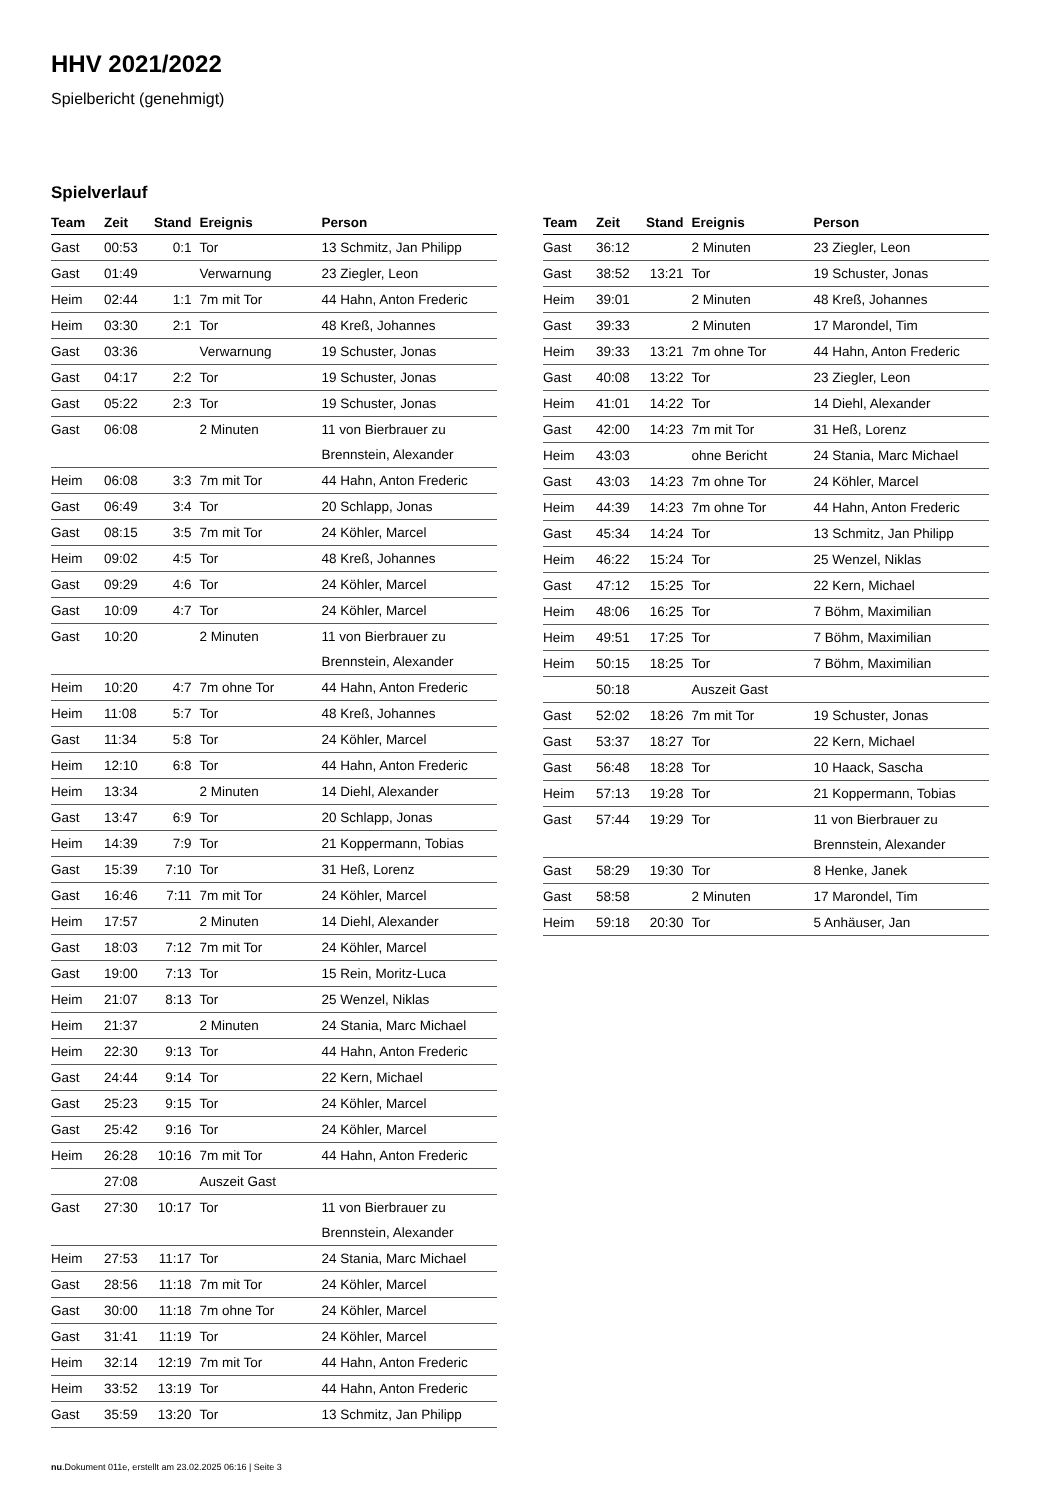HHV 2021/2022
Spielbericht (genehmigt)
Spielverlauf
| Team | Zeit | Stand | Ereignis | Person |
| --- | --- | --- | --- | --- |
| Gast | 00:53 | 0:1 | Tor | 13 Schmitz, Jan Philipp |
| Gast | 01:49 | | Verwarnung | 23 Ziegler, Leon |
| Heim | 02:44 | 1:1 | 7m mit Tor | 44 Hahn, Anton Frederic |
| Heim | 03:30 | 2:1 | Tor | 48 Kreß, Johannes |
| Gast | 03:36 | | Verwarnung | 19 Schuster, Jonas |
| Gast | 04:17 | 2:2 | Tor | 19 Schuster, Jonas |
| Gast | 05:22 | 2:3 | Tor | 19 Schuster, Jonas |
| Gast | 06:08 | | 2 Minuten | 11 von Bierbrauer zu Brennstein, Alexander |
| Heim | 06:08 | 3:3 | 7m mit Tor | 44 Hahn, Anton Frederic |
| Gast | 06:49 | 3:4 | Tor | 20 Schlapp, Jonas |
| Gast | 08:15 | 3:5 | 7m mit Tor | 24 Köhler, Marcel |
| Heim | 09:02 | 4:5 | Tor | 48 Kreß, Johannes |
| Gast | 09:29 | 4:6 | Tor | 24 Köhler, Marcel |
| Gast | 10:09 | 4:7 | Tor | 24 Köhler, Marcel |
| Gast | 10:20 | | 2 Minuten | 11 von Bierbrauer zu Brennstein, Alexander |
| Heim | 10:20 | 4:7 | 7m ohne Tor | 44 Hahn, Anton Frederic |
| Heim | 11:08 | 5:7 | Tor | 48 Kreß, Johannes |
| Gast | 11:34 | 5:8 | Tor | 24 Köhler, Marcel |
| Heim | 12:10 | 6:8 | Tor | 44 Hahn, Anton Frederic |
| Heim | 13:34 | | 2 Minuten | 14 Diehl, Alexander |
| Gast | 13:47 | 6:9 | Tor | 20 Schlapp, Jonas |
| Heim | 14:39 | 7:9 | Tor | 21 Koppermann, Tobias |
| Gast | 15:39 | 7:10 | Tor | 31 Heß, Lorenz |
| Gast | 16:46 | 7:11 | 7m mit Tor | 24 Köhler, Marcel |
| Heim | 17:57 | | 2 Minuten | 14 Diehl, Alexander |
| Gast | 18:03 | 7:12 | 7m mit Tor | 24 Köhler, Marcel |
| Gast | 19:00 | 7:13 | Tor | 15 Rein, Moritz-Luca |
| Heim | 21:07 | 8:13 | Tor | 25 Wenzel, Niklas |
| Heim | 21:37 | | 2 Minuten | 24 Stania, Marc Michael |
| Heim | 22:30 | 9:13 | Tor | 44 Hahn, Anton Frederic |
| Gast | 24:44 | 9:14 | Tor | 22 Kern, Michael |
| Gast | 25:23 | 9:15 | Tor | 24 Köhler, Marcel |
| Gast | 25:42 | 9:16 | Tor | 24 Köhler, Marcel |
| Heim | 26:28 | 10:16 | 7m mit Tor | 44 Hahn, Anton Frederic |
| | 27:08 | | Auszeit Gast | |
| Gast | 27:30 | 10:17 | Tor | 11 von Bierbrauer zu Brennstein, Alexander |
| Heim | 27:53 | 11:17 | Tor | 24 Stania, Marc Michael |
| Gast | 28:56 | 11:18 | 7m mit Tor | 24 Köhler, Marcel |
| Gast | 30:00 | 11:18 | 7m ohne Tor | 24 Köhler, Marcel |
| Gast | 31:41 | 11:19 | Tor | 24 Köhler, Marcel |
| Heim | 32:14 | 12:19 | 7m mit Tor | 44 Hahn, Anton Frederic |
| Heim | 33:52 | 13:19 | Tor | 44 Hahn, Anton Frederic |
| Gast | 35:59 | 13:20 | Tor | 13 Schmitz, Jan Philipp |
| Team | Zeit | Stand | Ereignis | Person |
| --- | --- | --- | --- | --- |
| Gast | 36:12 | | 2 Minuten | 23 Ziegler, Leon |
| Gast | 38:52 | 13:21 | Tor | 19 Schuster, Jonas |
| Heim | 39:01 | | 2 Minuten | 48 Kreß, Johannes |
| Gast | 39:33 | | 2 Minuten | 17 Marondel, Tim |
| Heim | 39:33 | 13:21 | 7m ohne Tor | 44 Hahn, Anton Frederic |
| Gast | 40:08 | 13:22 | Tor | 23 Ziegler, Leon |
| Heim | 41:01 | 14:22 | Tor | 14 Diehl, Alexander |
| Gast | 42:00 | 14:23 | 7m mit Tor | 31 Heß, Lorenz |
| Heim | 43:03 | | ohne Bericht | 24 Stania, Marc Michael |
| Gast | 43:03 | 14:23 | 7m ohne Tor | 24 Köhler, Marcel |
| Heim | 44:39 | 14:23 | 7m ohne Tor | 44 Hahn, Anton Frederic |
| Gast | 45:34 | 14:24 | Tor | 13 Schmitz, Jan Philipp |
| Heim | 46:22 | 15:24 | Tor | 25 Wenzel, Niklas |
| Gast | 47:12 | 15:25 | Tor | 22 Kern, Michael |
| Heim | 48:06 | 16:25 | Tor | 7 Böhm, Maximilian |
| Heim | 49:51 | 17:25 | Tor | 7 Böhm, Maximilian |
| Heim | 50:15 | 18:25 | Tor | 7 Böhm, Maximilian |
| | 50:18 | | Auszeit Gast | |
| Gast | 52:02 | 18:26 | 7m mit Tor | 19 Schuster, Jonas |
| Gast | 53:37 | 18:27 | Tor | 22 Kern, Michael |
| Gast | 56:48 | 18:28 | Tor | 10 Haack, Sascha |
| Heim | 57:13 | 19:28 | Tor | 21 Koppermann, Tobias |
| Gast | 57:44 | 19:29 | Tor | 11 von Bierbrauer zu Brennstein, Alexander |
| Gast | 58:29 | 19:30 | Tor | 8 Henke, Janek |
| Gast | 58:58 | | 2 Minuten | 17 Marondel, Tim |
| Heim | 59:18 | 20:30 | Tor | 5 Anhäuser, Jan |
nu.Dokument 011e, erstellt am 23.02.2025 06:16 | Seite 3